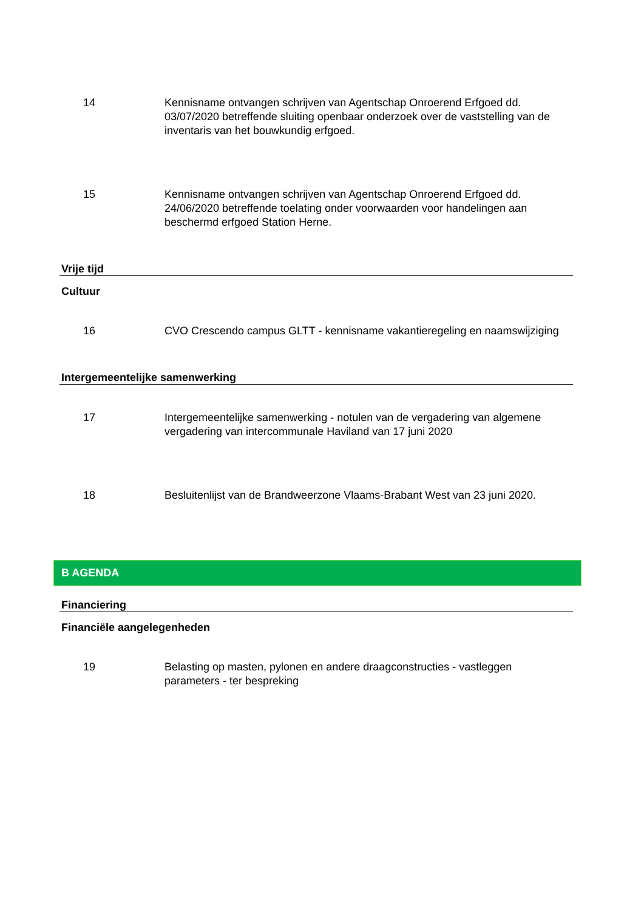14 Kennisname ontvangen schrijven van Agentschap Onroerend Erfgoed dd. 03/07/2020 betreffende sluiting openbaar onderzoek over de vaststelling van de inventaris van het bouwkundig erfgoed.
15 Kennisname ontvangen schrijven van Agentschap Onroerend Erfgoed dd. 24/06/2020 betreffende toelating onder voorwaarden voor handelingen aan beschermd erfgoed Station Herne.
Vrije tijd
Cultuur
16 CVO Crescendo campus GLTT - kennisname vakantieregeling en naamswijziging
Intergemeentelijke samenwerking
17 Intergemeentelijke samenwerking - notulen van de vergadering van algemene vergadering van intercommunale Haviland van 17 juni 2020
18 Besluitenlijst van de Brandweerzone Vlaams-Brabant West van 23 juni 2020.
B AGENDA
Financiering
Financiële aangelegenheden
19 Belasting op masten, pylonen en andere draagconstructies - vastleggen parameters - ter bespreking